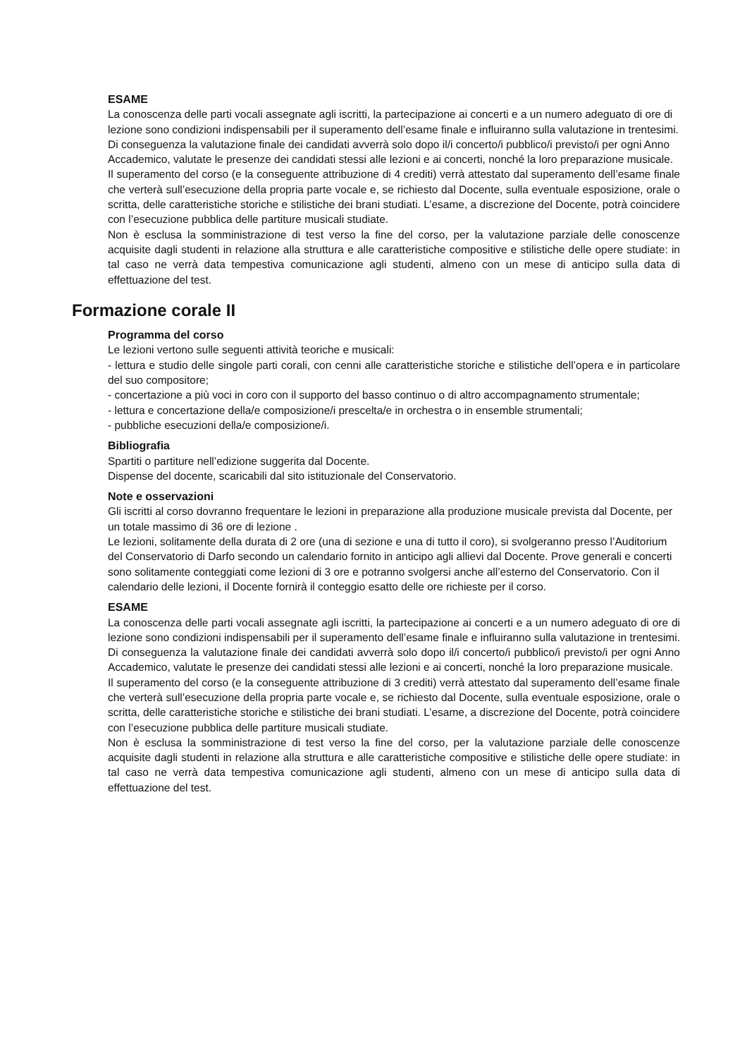ESAME
La conoscenza delle parti vocali assegnate agli iscritti, la partecipazione ai concerti e a un numero adeguato di ore di lezione sono condizioni indispensabili per il superamento dell’esame finale e influiranno sulla valutazione in trentesimi. Di conseguenza la valutazione finale dei candidati avverrà solo dopo il/i concerto/i pubblico/i previsto/i per ogni Anno Accademico, valutate le presenze dei candidati stessi alle lezioni e ai concerti, nonché la loro preparazione musicale.
Il superamento del corso (e la conseguente attribuzione di 4 crediti) verrà attestato dal superamento dell’esame finale che verterà sull’esecuzione della propria parte vocale e, se richiesto dal Docente, sulla eventuale esposizione, orale o scritta, delle caratteristiche storiche e stilistiche dei brani studiati. L’esame, a discrezione del Docente, potrà coincidere con l’esecuzione pubblica delle partiture musicali studiate.
Non è esclusa la somministrazione di test verso la fine del corso, per la valutazione parziale delle conoscenze acquisite dagli studenti in relazione alla struttura e alle caratteristiche compositive e stilistiche delle opere studiate: in tal caso ne verrà data tempestiva comunicazione agli studenti, almeno con un mese di anticipo sulla data di effettuazione del test.
Formazione corale II
Programma del corso
Le lezioni vertono sulle seguenti attività teoriche e musicali:
- lettura e studio delle singole parti corali, con cenni alle caratteristiche storiche e stilistiche dell’opera e in particolare del suo compositore;
- concertazione a più voci in coro con il supporto del basso continuo o di altro accompagnamento strumentale;
- lettura e concertazione della/e composizione/i prescelta/e in orchestra o in ensemble strumentali;
- pubbliche esecuzioni della/e composizione/i.
Bibliografia
Spartiti o partiture nell’edizione suggerita dal Docente.
Dispense del docente, scaricabili dal sito istituzionale del Conservatorio.
Note e osservazioni
Gli iscritti al corso dovranno frequentare le lezioni in preparazione alla produzione musicale prevista dal Docente, per un totale massimo di 36 ore di lezione .
Le lezioni, solitamente della durata di 2 ore (una di sezione e una di tutto il coro), si svolgeranno presso l’Auditorium del Conservatorio di Darfo secondo un calendario fornito in anticipo agli allievi dal Docente. Prove generali e concerti sono solitamente conteggiati come lezioni di 3 ore e potranno svolgersi anche all’esterno del Conservatorio. Con il calendario delle lezioni, il Docente fornirà il conteggio esatto delle ore richieste per il corso.
ESAME
La conoscenza delle parti vocali assegnate agli iscritti, la partecipazione ai concerti e a un numero adeguato di ore di lezione sono condizioni indispensabili per il superamento dell’esame finale e influiranno sulla valutazione in trentesimi. Di conseguenza la valutazione finale dei candidati avverrà solo dopo il/i concerto/i pubblico/i previsto/i per ogni Anno Accademico, valutate le presenze dei candidati stessi alle lezioni e ai concerti, nonché la loro preparazione musicale.
Il superamento del corso (e la conseguente attribuzione di 3 crediti) verrà attestato dal superamento dell’esame finale che verterà sull’esecuzione della propria parte vocale e, se richiesto dal Docente, sulla eventuale esposizione, orale o scritta, delle caratteristiche storiche e stilistiche dei brani studiati. L’esame, a discrezione del Docente, potrà coincidere con l’esecuzione pubblica delle partiture musicali studiate.
Non è esclusa la somministrazione di test verso la fine del corso, per la valutazione parziale delle conoscenze acquisite dagli studenti in relazione alla struttura e alle caratteristiche compositive e stilistiche delle opere studiate: in tal caso ne verrà data tempestiva comunicazione agli studenti, almeno con un mese di anticipo sulla data di effettuazione del test.